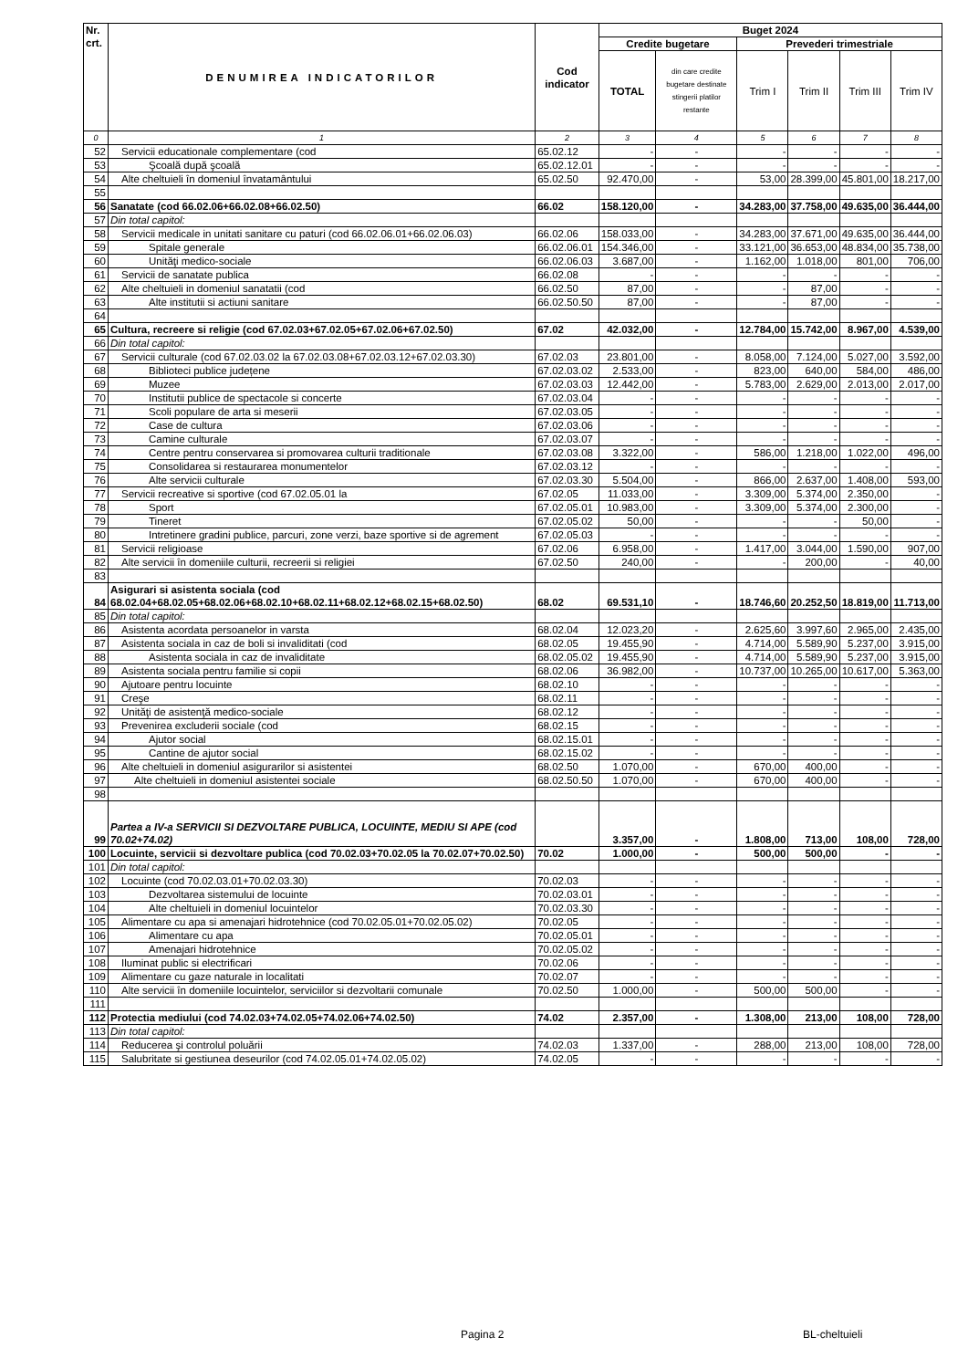| Nr. crt. | DENUMIREA INDICATORILOR | Cod indicator | Buget 2024 | | | | | |
| --- | --- | --- | --- | --- | --- | --- | --- | --- |
| | | | Credite bugetare | | Prevederi trimestriale | | | |
| | | | TOTAL | din care credite bugetare destinate stingerii platilor restante | Trim I | Trim II | Trim III | Trim IV |
| 0 | 1 | 2 | 3 | 4 | 5 | 6 | 7 | 8 |
| 52 | Servicii educationale complementare (cod | 65.02.12 | - | - | - | - | - | - |
| 53 | Şcoală după şcoală | 65.02.12.01 | - | - | - | - | - | - |
| 54 | Alte cheltuieli în domeniul învatamântului | 65.02.50 | 92.470,00 | - | 53,00 | 28.399,00 | 45.801,00 | 18.217,00 |
| 55 | | | | | | | | |
| 56 | Sanatate (cod 66.02.06+66.02.08+66.02.50) | 66.02 | 158.120,00 | - | 34.283,00 | 37.758,00 | 49.635,00 | 36.444,00 |
| 57 | Din total capitol: | | | | | | | |
| 58 | Servicii medicale in unitati sanitare cu paturi (cod 66.02.06.01+66.02.06.03) | 66.02.06 | 158.033,00 | - | 34.283,00 | 37.671,00 | 49.635,00 | 36.444,00 |
| 59 | Spitale generale | 66.02.06.01 | 154.346,00 | - | 33.121,00 | 36.653,00 | 48.834,00 | 35.738,00 |
| 60 | Unităţi medico-sociale | 66.02.06.03 | 3.687,00 | - | 1.162,00 | 1.018,00 | 801,00 | 706,00 |
| 61 | Servicii de sanatate publica | 66.02.08 | - | - | - | - | - | - |
| 62 | Alte cheltuieli in domeniul sanatatii (cod | 66.02.50 | 87,00 | - | - | 87,00 | - | - |
| 63 | Alte institutii si actiuni sanitare | 66.02.50.50 | 87,00 | - | - | 87,00 | - | - |
| 64 | | | | | | | | |
| 65 | Cultura, recreere si religie (cod 67.02.03+67.02.05+67.02.06+67.02.50) | 67.02 | 42.032,00 | - | 12.784,00 | 15.742,00 | 8.967,00 | 4.539,00 |
| 66 | Din total capitol: | | | | | | | |
| 67 | Servicii culturale (cod 67.02.03.02 la 67.02.03.08+67.02.03.12+67.02.03.30) | 67.02.03 | 23.801,00 | - | 8.058,00 | 7.124,00 | 5.027,00 | 3.592,00 |
| 68 | Biblioteci publice județene | 67.02.03.02 | 2.533,00 | - | 823,00 | 640,00 | 584,00 | 486,00 |
| 69 | Muzee | 67.02.03.03 | 12.442,00 | - | 5.783,00 | 2.629,00 | 2.013,00 | 2.017,00 |
| 70 | Institutii publice de spectacole si concerte | 67.02.03.04 | - | - | - | - | - | - |
| 71 | Scoli populare de arta si meserii | 67.02.03.05 | - | - | - | - | - | - |
| 72 | Case de cultura | 67.02.03.06 | - | - | - | - | - | - |
| 73 | Camine culturale | 67.02.03.07 | - | - | - | - | - | - |
| 74 | Centre pentru conservarea si promovarea culturii traditionale | 67.02.03.08 | 3.322,00 | - | 586,00 | 1.218,00 | 1.022,00 | 496,00 |
| 75 | Consolidarea si restaurarea monumentelor | 67.02.03.12 | - | - | - | - | - | - |
| 76 | Alte servicii culturale | 67.02.03.30 | 5.504,00 | - | 866,00 | 2.637,00 | 1.408,00 | 593,00 |
| 77 | Servicii recreative si sportive (cod 67.02.05.01 la | 67.02.05 | 11.033,00 | - | 3.309,00 | 5.374,00 | 2.350,00 | - |
| 78 | Sport | 67.02.05.01 | 10.983,00 | - | 3.309,00 | 5.374,00 | 2.300,00 | - |
| 79 | Tineret | 67.02.05.02 | 50,00 | - | - | - | 50,00 | - |
| 80 | Intretinere gradini publice, parcuri, zone verzi, baze sportive si de agrement | 67.02.05.03 | - | - | - | - | - | - |
| 81 | Servicii religioase | 67.02.06 | 6.958,00 | - | 1.417,00 | 3.044,00 | 1.590,00 | 907,00 |
| 82 | Alte servicii în domeniile culturii, recreerii si religiei | 67.02.50 | 240,00 | - | - | 200,00 | - | 40,00 |
| 83 | | | | | | | | |
| 84 | Asigurari si asistenta sociala (cod 68.02.04+68.02.05+68.02.06+68.02.10+68.02.11+68.02.12+68.02.15+68.02.50) | 68.02 | 69.531,10 | - | 18.746,60 | 20.252,50 | 18.819,00 | 11.713,00 |
| 85 | Din total capitol: | | | | | | | |
| 86 | Asistenta acordata persoanelor in varsta | 68.02.04 | 12.023,20 | - | 2.625,60 | 3.997,60 | 2.965,00 | 2.435,00 |
| 87 | Asistenta sociala in caz de boli si invaliditati (cod | 68.02.05 | 19.455,90 | - | 4.714,00 | 5.589,90 | 5.237,00 | 3.915,00 |
| 88 | Asistenta sociala in caz de invaliditate | 68.02.05.02 | 19.455,90 | - | 4.714,00 | 5.589,90 | 5.237,00 | 3.915,00 |
| 89 | Asistenta sociala pentru familie si copii | 68.02.06 | 36.982,00 | - | 10.737,00 | 10.265,00 | 10.617,00 | 5.363,00 |
| 90 | Ajutoare pentru locuinte | 68.02.10 | - | - | - | - | - | - |
| 91 | Creşe | 68.02.11 | - | - | - | - | - | - |
| 92 | Unităţi de asistenţă medico-sociale | 68.02.12 | - | - | - | - | - | - |
| 93 | Prevenirea excluderii sociale (cod | 68.02.15 | - | - | - | - | - | - |
| 94 | Ajutor social | 68.02.15.01 | - | - | - | - | - | - |
| 95 | Cantine de ajutor social | 68.02.15.02 | - | - | - | - | - | - |
| 96 | Alte cheltuieli in domeniul asigurarilor si asistentei | 68.02.50 | 1.070,00 | - | 670,00 | 400,00 | - | - |
| 97 | Alte cheltuieli in domeniul asistentei sociale | 68.02.50.50 | 1.070,00 | - | 670,00 | 400,00 | - | - |
| 98 | | | | | | | | |
| 99 | Partea a IV-a SERVICII SI DEZVOLTARE PUBLICA, LOCUINTE, MEDIU SI APE (cod 70.02+74.02) | | 3.357,00 | - | 1.808,00 | 713,00 | 108,00 | 728,00 |
| 100 | Locuinte, servicii si dezvoltare publica (cod 70.02.03+70.02.05 la 70.02.07+70.02.50) | 70.02 | 1.000,00 | - | 500,00 | 500,00 | - | - |
| 101 | Din total capitol: | | | | | | | |
| 102 | Locuinte (cod 70.02.03.01+70.02.03.30) | 70.02.03 | - | - | - | - | - | - |
| 103 | Dezvoltarea sistemului de locuinte | 70.02.03.01 | - | - | - | - | - | - |
| 104 | Alte cheltuieli in domeniul locuintelor | 70.02.03.30 | - | - | - | - | - | - |
| 105 | Alimentare cu apa si amenajari hidrotehnice (cod 70.02.05.01+70.02.05.02) | 70.02.05 | - | - | - | - | - | - |
| 106 | Alimentare cu apa | 70.02.05.01 | - | - | - | - | - | - |
| 107 | Amenajari hidrotehnice | 70.02.05.02 | - | - | - | - | - | - |
| 108 | Iluminat public si electrificari | 70.02.06 | - | - | - | - | - | - |
| 109 | Alimentare cu gaze naturale in localitati | 70.02.07 | - | - | - | - | - | - |
| 110 | Alte servicii în domeniile locuintelor, serviciilor si dezvoltarii comunale | 70.02.50 | 1.000,00 | - | 500,00 | 500,00 | - | - |
| 111 | | | | | | | | |
| 112 | Protectia mediului (cod 74.02.03+74.02.05+74.02.06+74.02.50) | 74.02 | 2.357,00 | - | 1.308,00 | 213,00 | 108,00 | 728,00 |
| 113 | Din total capitol: | | | | | | | |
| 114 | Reducerea şi controlul poluării | 74.02.03 | 1.337,00 | - | 288,00 | 213,00 | 108,00 | 728,00 |
| 115 | Salubritate si gestiunea deseurilor (cod 74.02.05.01+74.02.05.02) | 74.02.05 | - | - | - | - | - | - |
Pagina 2 BL-cheltuieli